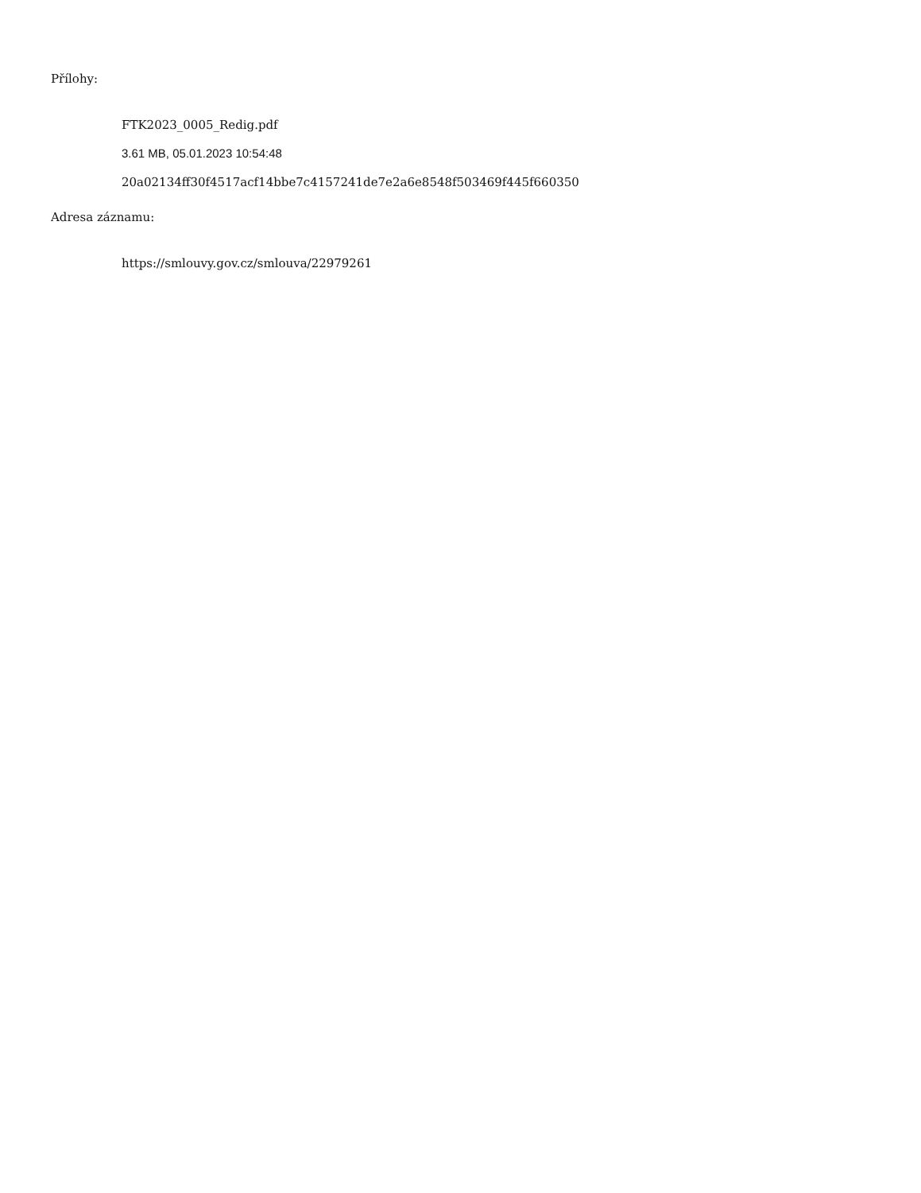Přílohy:
FTK2023_0005_Redig.pdf
3.61 MB, 05.01.2023 10:54:48
20a02134ff30f4517acf14bbe7c4157241de7e2a6e8548f503469f445f660350
Adresa záznamu:
https://smlouvy.gov.cz/smlouva/22979261